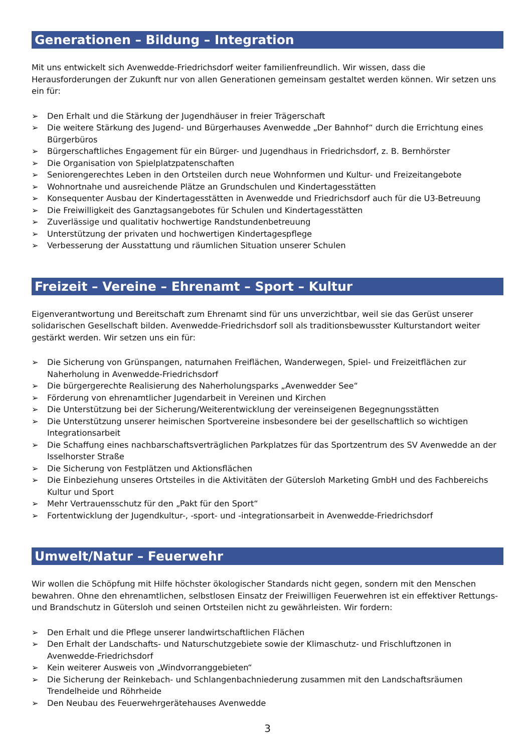Generationen – Bildung – Integration
Mit uns entwickelt sich Avenwedde-Friedrichsdorf weiter familienfreundlich. Wir wissen, dass die Herausforderungen der Zukunft nur von allen Generationen gemeinsam gestaltet werden können. Wir setzen uns ein für:
➢ Den Erhalt und die Stärkung der Jugendhäuser in freier Trägerschaft
➢ Die weitere Stärkung des Jugend- und Bürgerhauses Avenwedde „Der Bahnhof“ durch die Errichtung eines Bürgerbüros
➢ Bürgerschaftliches Engagement für ein Bürger- und Jugendhaus in Friedrichsdorf, z. B. Bernhörster
➢ Die Organisation von Spielplatzpatenschaften
➢ Seniorengerechtes Leben in den Ortsteilen durch neue Wohnformen und Kultur- und Freizeitangebote
➢ Wohnortnahe und ausreichende Plätze an Grundschulen und Kindertagesstätten
➢ Konsequenter Ausbau der Kindertagesstätten in Avenwedde und Friedrichsdorf auch für die U3-Betreuung
➢ Die Freiwilligkeit des Ganztagsangebotes für Schulen und Kindertagesstätten
➢ Zuverlässige und qualitativ hochwertige Randstundenbetreuung
➢ Unterstützung der privaten und hochwertigen Kindertagespflege
➢ Verbesserung der Ausstattung und räumlichen Situation unserer Schulen
Freizeit – Vereine – Ehrenamt – Sport – Kultur
Eigenverantwortung und Bereitschaft zum Ehrenamt sind für uns unverzichtbar, weil sie das Gerüst unserer solidarischen Gesellschaft bilden. Avenwedde-Friedrichsdorf soll als traditionsbewusster Kulturstandort weiter gestärkt werden. Wir setzen uns ein für:
➢ Die Sicherung von Grünspangen, naturnahen Freiflächen, Wanderwegen, Spiel- und Freizeitflächen zur Naherholung in Avenwedde-Friedrichsdorf
➢ Die bürgergerechte Realisierung des Naherholungsparks „Avenwedder See“
➢ Förderung von ehrenamtlicher Jugendarbeit in Vereinen und Kirchen
➢ Die Unterstützung bei der Sicherung/Weiterentwicklung der vereinseigenen Begegnungsstätten
➢ Die Unterstützung unserer heimischen Sportvereine insbesondere bei der gesellschaftlich so wichtigen Integrationsarbeit
➢ Die Schaffung eines nachbarschaftsverträglichen Parkplatzes für das Sportzentrum des SV Avenwedde an der Isselhorster Straße
➢ Die Sicherung von Festplätzen und Aktionsflächen
➢ Die Einbeziehung unseres Ortsteiles in die Aktivitäten der Gütersloh Marketing GmbH und des Fachbereichs Kultur und Sport
➢ Mehr Vertrauensschutz für den „Pakt für den Sport“
➢ Fortentwicklung der Jugendkultur-, -sport- und -integrationsarbeit in Avenwedde-Friedrichsdorf
Umwelt/Natur – Feuerwehr
Wir wollen die Schöpfung mit Hilfe höchster ökologischer Standards nicht gegen, sondern mit den Menschen bewahren. Ohne den ehrenamtlichen, selbstlosen Einsatz der Freiwilligen Feuerwehren ist ein effektiver Rettungs- und Brandschutz in Gütersloh und seinen Ortsteilen nicht zu gewährleisten. Wir fordern:
➢ Den Erhalt und die Pflege unserer landwirtschaftlichen Flächen
➢ Den Erhalt der Landschafts- und Naturschutzgebiete sowie der Klimaschutz- und Frischluftzonen in Avenwedde-Friedrichsdorf
➢ Kein weiterer Ausweis von „Windvorranggebieten“
➢ Die Sicherung der Reinkebach- und Schlangenbachniederung zusammen mit den Landschaftsräumen Trendelheide und Röhrheide
➢ Den Neubau des Feuerwehrgerätehauses Avenwedde
3